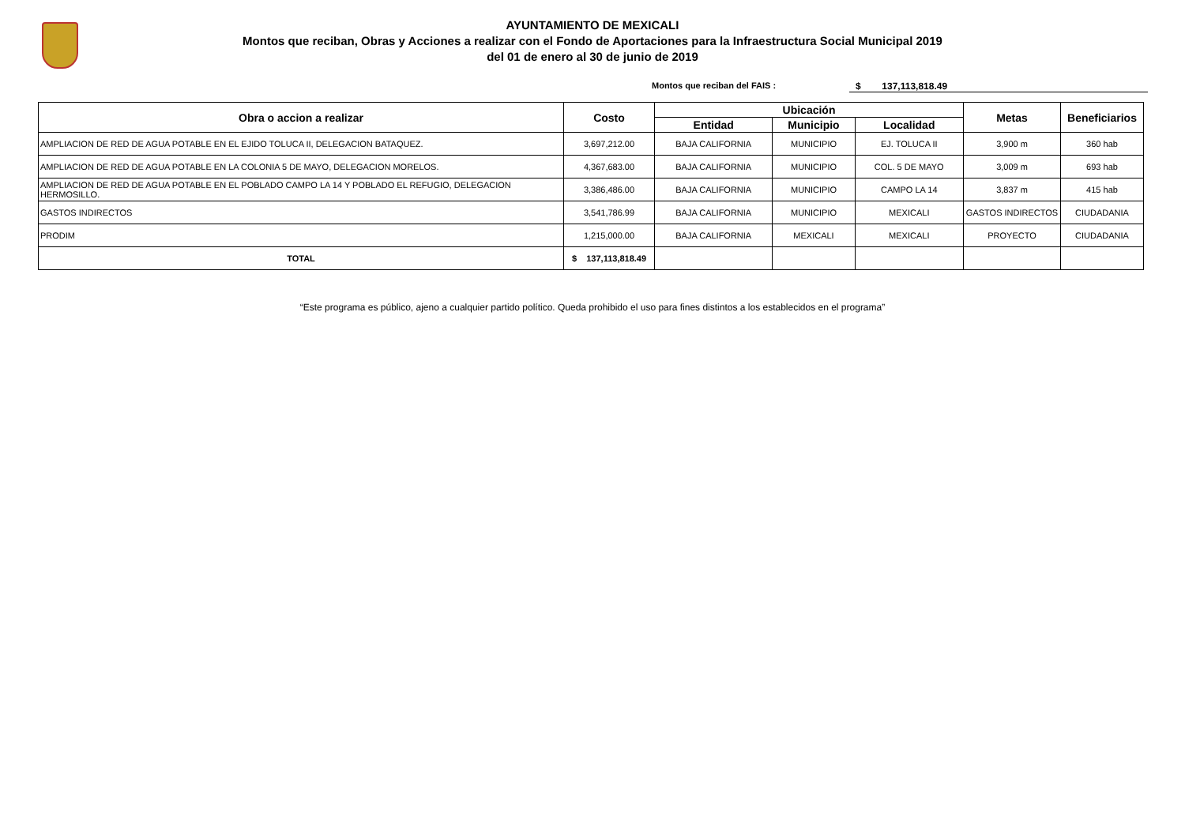AYUNTAMIENTO DE MEXICALI
Montos que reciban, Obras y Acciones a realizar con el Fondo de Aportaciones para la Infraestructura Social Municipal 2019
del 01 de enero al 30 de junio de 2019
Montos que reciban del FAIS : $ 137,113,818.49
| Obra o accion a realizar | Costo | Ubicación | | | Metas | Beneficiarios |
| --- | --- | --- | --- | --- | --- | --- |
| | | Entidad | Municipio | Localidad | | |
| AMPLIACION DE RED DE AGUA POTABLE EN EL EJIDO TOLUCA II, DELEGACION BATAQUEZ. | 3,697,212.00 | BAJA CALIFORNIA | MUNICIPIO | EJ. TOLUCA II | 3,900 m | 360 hab |
| AMPLIACION DE RED DE AGUA POTABLE EN LA COLONIA 5 DE MAYO, DELEGACION MORELOS. | 4,367,683.00 | BAJA CALIFORNIA | MUNICIPIO | COL. 5 DE MAYO | 3,009 m | 693 hab |
| AMPLIACION DE RED DE AGUA POTABLE EN EL POBLADO CAMPO LA 14 Y POBLADO EL REFUGIO, DELEGACION HERMOSILLO. | 3,386,486.00 | BAJA CALIFORNIA | MUNICIPIO | CAMPO LA 14 | 3,837 m | 415 hab |
| GASTOS INDIRECTOS | 3,541,786.99 | BAJA CALIFORNIA | MUNICIPIO | MEXICALI | GASTOS INDIRECTOS | CIUDADANIA |
| PRODIM | 1,215,000.00 | BAJA CALIFORNIA | MEXICALI | MEXICALI | PROYECTO | CIUDADANIA |
| TOTAL | $ 137,113,818.49 | | | | | |
“Este programa es público, ajeno a cualquier partido político. Queda prohibido el uso para fines distintos a los establecidos en el programa”